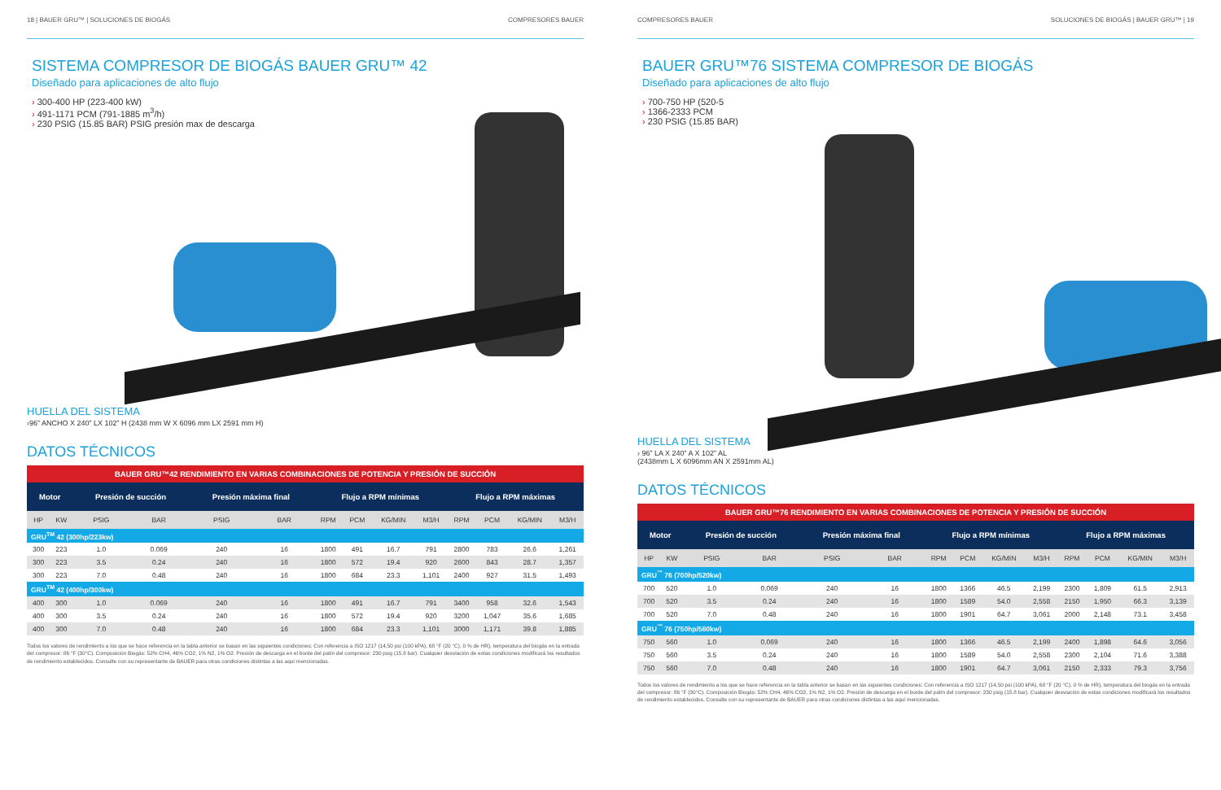18 | BAUER GRU™ | SOLUCIONES DE BIOGÁS COMPRESORES BAUER
SISTEMA COMPRESOR DE BIOGÁS BAUER GRU™ 42
Diseñado para aplicaciones de alto flujo
300-400 HP (223-400 kW)
491-1171 PCM (791-1885 m<sup>3</sup>/h)
230 PSIG (15.85 BAR) PSIG presión max de descarga
HUELLA DEL SISTEMA
›96” ANCHO X 240” LX 102” H (2438 mm W X 6096 mm LX 2591 mm H)
DATOS TÉCNICOS
| BAUER GRU™42 RENDIMIENTO EN VARIAS COMBINACIONES DE POTENCIA Y PRESIÓN DE SUCCIÓN | | | | | | | | | | | | | |
| --- | --- | --- | --- | --- | --- | --- | --- | --- | --- | --- | --- | --- | --- |
| Motor | | Presión de succión | | Presión máxima final | | Flujo a RPM mínimas | | | | Flujo a RPM máximas | | | |
| HP | KW | PSIG | BAR | PSIG | BAR | RPM | PCM | KG/MIN | M3/H | RPM | PCM | KG/MIN | M3/H |
| GRU<sup>TM</sup> 42 (300hp/223kw) | | | | | | | | | | | | | |
| 300 | 223 | 1.0 | 0.069 | 240 | 16 | 1800 | 491 | 16.7 | 791 | 2800 | 783 | 26.6 | 1,261 |
| 300 | 223 | 3.5 | 0.24 | 240 | 16 | 1800 | 572 | 19.4 | 920 | 2600 | 843 | 28.7 | 1,357 |
| 300 | 223 | 7.0 | 0.48 | 240 | 16 | 1800 | 684 | 23.3 | 1,101 | 2400 | 927 | 31.5 | 1,493 |
| GRU<sup>TM</sup> 42 (400hp/300kw) | | | | | | | | | | | | | |
| 400 | 300 | 1.0 | 0.069 | 240 | 16 | 1800 | 491 | 16.7 | 791 | 3400 | 958 | 32.6 | 1,543 |
| 400 | 300 | 3.5 | 0.24 | 240 | 16 | 1800 | 572 | 19.4 | 920 | 3200 | 1,047 | 35.6 | 1,685 |
| 400 | 300 | 7.0 | 0.48 | 240 | 16 | 1800 | 684 | 23.3 | 1,101 | 3000 | 1,171 | 39.8 | 1,885 |
Todos los valores de rendimiento a los que se hace referencia en la tabla anterior se basan en las siguientes condiciones: Con referencia a ISO 1217 (14,50 psi (100 kPA), 68 °F (20 °C), 0 % de HR), temperatura del biogás en la entrada del compresor: 86 °F (30°C). Composición Biogás: 52% CH4, 46% CO2, 1% N2, 1% O2. Presión de descarga en el borde del patín del compresor: 230 psig (15.8 bar). Cualquier desviación de estas condiciones modificará los resultados de rendimiento establecidos. Consulte con su representante de BAUER para otras condiciones distintas a las aquí mencionadas.
COMPRESORES BAUER SOLUCIONES DE BIOGÁS | BAUER GRU™ | 19
BAUER GRU™76 SISTEMA COMPRESOR DE BIOGÁS
Diseñado para aplicaciones de alto flujo
700-750 HP (520-5
1366-2333 PCM
230 PSIG (15.85 BAR)
HUELLA DEL SISTEMA
› 96” LA X 240” A X 102” AL
(2438mm L X 6096mm AN X 2591mm AL)
DATOS TÉCNICOS
| BAUER GRU™76 RENDIMIENTO EN VARIAS COMBINACIONES DE POTENCIA Y PRESIÓN DE SUCCIÓN | | | | | | | | | | | | | |
| --- | --- | --- | --- | --- | --- | --- | --- | --- | --- | --- | --- | --- | --- |
| Motor | | Presión de succión | | Presión máxima final | | Flujo a RPM mínimas | | | | Flujo a RPM máximas | | | |
| HP | KW | PSIG | BAR | PSIG | BAR | RPM | PCM | KG/MIN | M3/H | RPM | PCM | KG/MIN | M3/H |
| GRU<sup>™</sup> 76 (700hp/520kw) | | | | | | | | | | | | | |
| 700 | 520 | 1.0 | 0.069 | 240 | 16 | 1800 | 1366 | 46.5 | 2,199 | 2300 | 1,809 | 61.5 | 2,913 |
| 700 | 520 | 3.5 | 0.24 | 240 | 16 | 1800 | 1589 | 54.0 | 2,558 | 2150 | 1,950 | 66.3 | 3,139 |
| 700 | 520 | 7.0 | 0.48 | 240 | 16 | 1800 | 1901 | 64.7 | 3,061 | 2000 | 2,148 | 73.1 | 3,458 |
| GRU<sup>™</sup> 76 (750hp/560kw) | | | | | | | | | | | | | |
| 750 | 560 | 1.0 | 0.069 | 240 | 16 | 1800 | 1366 | 46.5 | 2,199 | 2400 | 1,898 | 64.6 | 3,056 |
| 750 | 560 | 3.5 | 0.24 | 240 | 16 | 1800 | 1589 | 54.0 | 2,558 | 2300 | 2,104 | 71.6 | 3,388 |
| 750 | 560 | 7.0 | 0.48 | 240 | 16 | 1800 | 1901 | 64.7 | 3,061 | 2150 | 2,333 | 79.3 | 3,756 |
Todos los valores de rendimiento a los que se hace referencia en la tabla anterior se basan en las siguientes condiciones: Con referencia a ISO 1217 (14,50 psi (100 kPA), 68 °F (20 °C), 0 % de HR), temperatura del biogás en la entrada del compresor: 86 °F (30°C). Composición Biogás: 52% CH4, 46% CO2, 1% N2, 1% O2. Presión de descarga en el borde del patín del compresor: 230 psig (15.8 bar). Cualquier desviación de estas condiciones modificará los resultados de rendimiento establecidos. Consulte con su representante de BAUER para otras condiciones distintas a las aquí mencionadas.